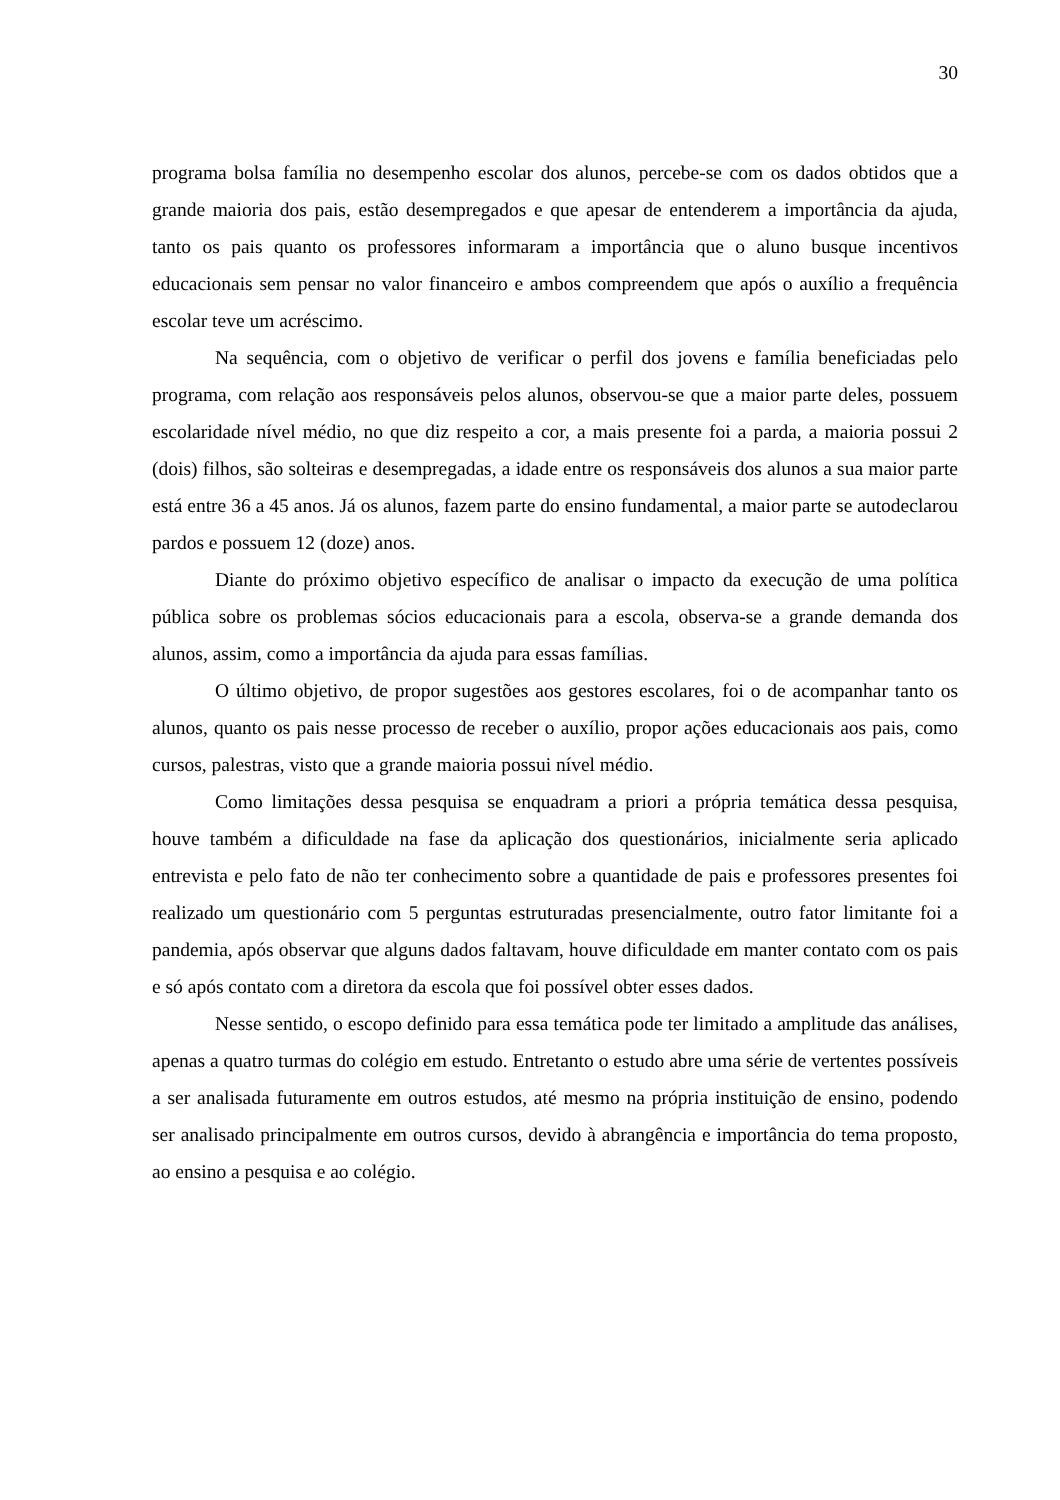30
programa bolsa família no desempenho escolar dos alunos, percebe-se com os dados obtidos que a grande maioria dos pais, estão desempregados e que apesar de entenderem a importância da ajuda, tanto os pais quanto os professores informaram a importância que o aluno busque incentivos educacionais sem pensar no valor financeiro e ambos compreendem que após o auxílio a frequência escolar teve um acréscimo.
Na sequência, com o objetivo de verificar o perfil dos jovens e família beneficiadas pelo programa, com relação aos responsáveis pelos alunos, observou-se que a maior parte deles, possuem escolaridade nível médio, no que diz respeito a cor, a mais presente foi a parda, a maioria possui 2 (dois) filhos, são solteiras e desempregadas, a idade entre os responsáveis dos alunos a sua maior parte está entre 36 a 45 anos. Já os alunos, fazem parte do ensino fundamental, a maior parte se autodeclarou pardos e possuem 12 (doze) anos.
Diante do próximo objetivo específico de analisar o impacto da execução de uma política pública sobre os problemas sócios educacionais para a escola, observa-se a grande demanda dos alunos, assim, como a importância da ajuda para essas famílias.
O último objetivo, de propor sugestões aos gestores escolares, foi o de acompanhar tanto os alunos, quanto os pais nesse processo de receber o auxílio, propor ações educacionais aos pais, como cursos, palestras, visto que a grande maioria possui nível médio.
Como limitações dessa pesquisa se enquadram a priori a própria temática dessa pesquisa, houve também a dificuldade na fase da aplicação dos questionários, inicialmente seria aplicado entrevista e pelo fato de não ter conhecimento sobre a quantidade de pais e professores presentes foi realizado um questionário com 5 perguntas estruturadas presencialmente, outro fator limitante foi a pandemia, após observar que alguns dados faltavam, houve dificuldade em manter contato com os pais e só após contato com a diretora da escola que foi possível obter esses dados.
Nesse sentido, o escopo definido para essa temática pode ter limitado a amplitude das análises, apenas a quatro turmas do colégio em estudo. Entretanto o estudo abre uma série de vertentes possíveis a ser analisada futuramente em outros estudos, até mesmo na própria instituição de ensino, podendo ser analisado principalmente em outros cursos, devido à abrangência e importância do tema proposto, ao ensino a pesquisa e ao colégio.